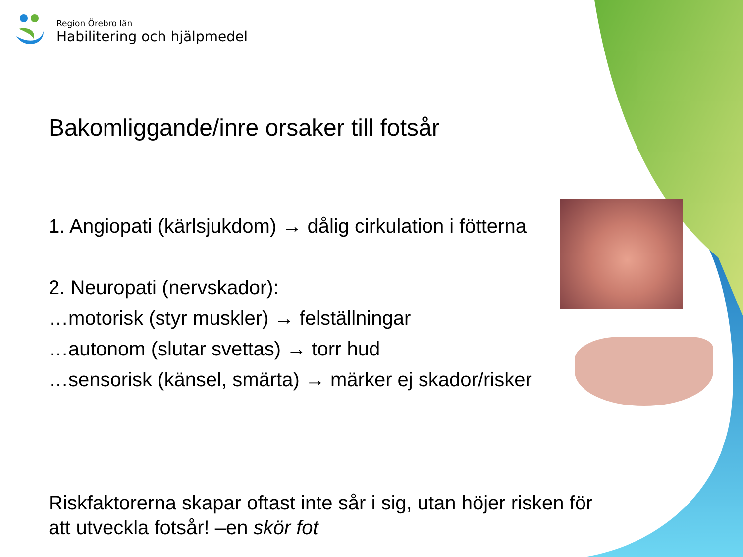Region Örebro län
Habilitering och hjälpmedel
Bakomliggande/inre orsaker till fotsår
1. Angiopati (kärlsjukdom) → dålig cirkulation i fötterna
2. Neuropati (nervskador):
…motorisk (styr muskler) → felställningar
…autonom (slutar svettas) → torr hud
…sensorisk (känsel, smärta) → märker ej skador/risker
Riskfaktorerna skapar oftast inte sår i sig, utan höjer risken för att utveckla fotsår! –en skör fot